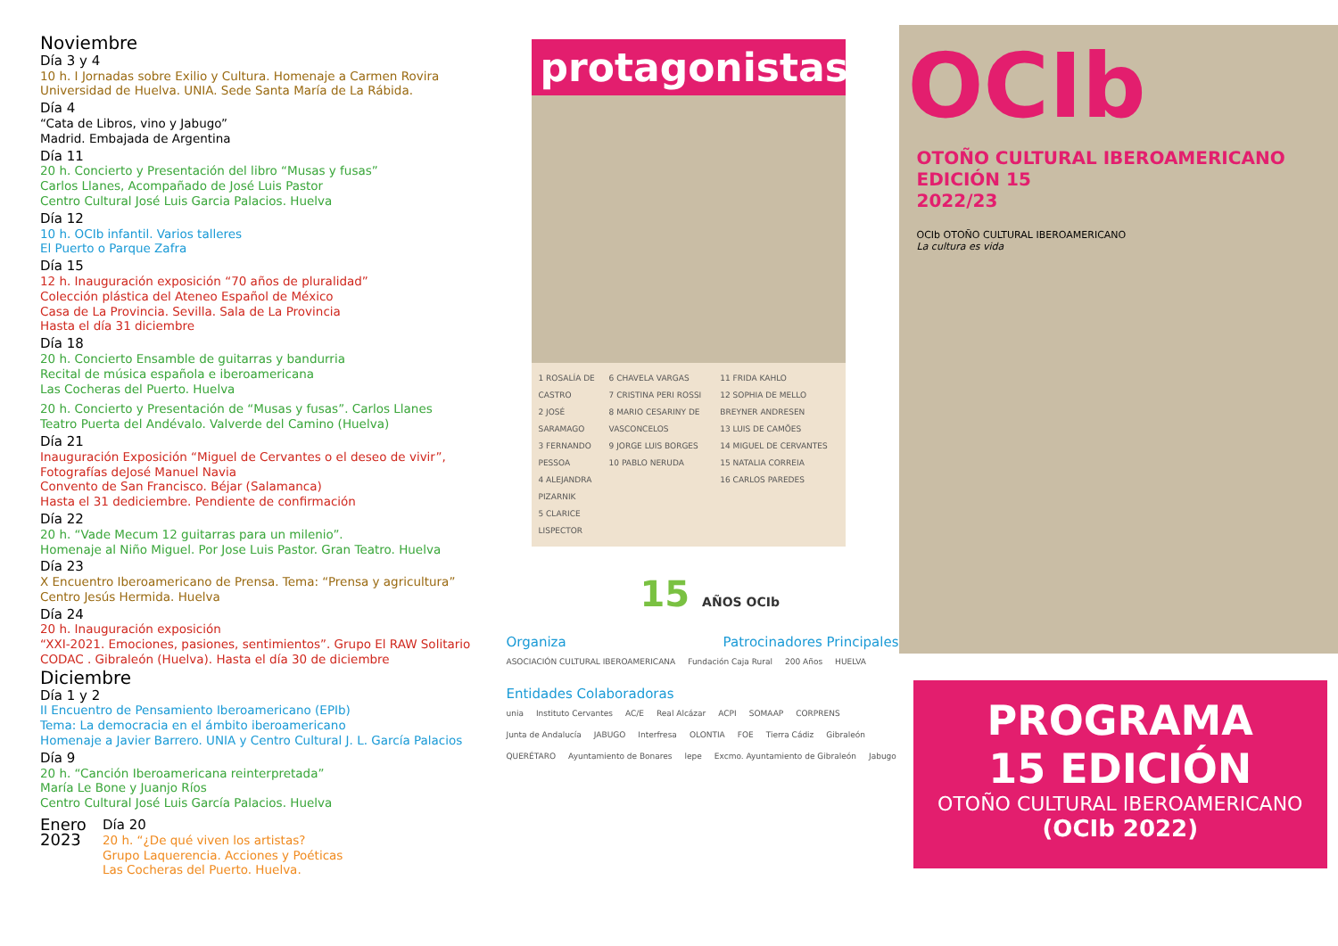Noviembre
Día 3 y 4
10 h. I Jornadas sobre Exilio y Cultura. Homenaje a Carmen Rovira
Universidad de Huelva. UNIA. Sede Santa María de La Rábida.
Día 4
“Cata de Libros, vino y Jabugo”
Madrid. Embajada de Argentina
Día 11
20 h. Concierto y Presentación del libro “Musas y fusas”
Carlos Llanes, Acompañado de José Luis Pastor
Centro Cultural José Luis Garcia Palacios. Huelva
Día 12
10 h. OCIb infantil. Varios talleres
El Puerto o Parque Zafra
Día 15
12 h. Inauguración exposición “70 años de pluralidad”
Colección plástica del Ateneo Español de México
Casa de La Provincia. Sevilla. Sala de La Provincia
Hasta el día 31 diciembre
Día 18
20 h. Concierto Ensamble de guitarras y bandurria
Recital de música española e iberoamericana
Las Cocheras del Puerto. Huelva
20 h. Concierto y Presentación de “Musas y fusas”. Carlos Llanes
Teatro Puerta del Andévalo. Valverde del Camino (Huelva)
Día 21
Inauguración Exposición “Miguel de Cervantes o el deseo de vivir”,
Fotografías deJosé Manuel Navia
Convento de San Francisco. Béjar (Salamanca)
Hasta el 31 dediciembre. Pendiente de confirmación
Día 22
20 h. “Vade Mecum 12 guitarras para un milenio”.
Homenaje al Niño Miguel. Por Jose Luis Pastor. Gran Teatro. Huelva
Día 23
X Encuentro Iberoamericano de Prensa. Tema: “Prensa y agricultura”
Centro Jesús Hermida. Huelva
Día 24
20 h. Inauguración exposición
“XXI-2021. Emociones, pasiones, sentimientos”. Grupo El RAW Solitario
CODAC . Gibraleón (Huelva). Hasta el día 30 de diciembre
Diciembre
Día 1 y 2
II Encuentro de Pensamiento Iberoamericano (EPIb)
Tema: La democracia en el ámbito iberoamericano
Homenaje a Javier Barrero. UNIA y Centro Cultural J. L. García Palacios
Día 9
20 h. “Canción Iberoamericana reinterpretada”
María Le Bone y Juanjo Ríos
Centro Cultural José Luis García Palacios. Huelva
Enero 2023
Día 20
20 h. “¿De qué viven los artistas?
Grupo Laquerencia. Acciones y Poéticas
Las Cocheras del Puerto. Huelva.
protagonistas
1 ROSALÍA DE CASTRO
2 JOSÉ SARAMAGO
3 FERNANDO PESSOA
4 ALEJANDRA PIZARNIK
5 CLARICE LISPECTOR
6 CHAVELA VARGAS
7 CRISTINA PERI ROSSI
8 MARIO CESARINY DE VASCONCELOS
9 JORGE LUIS BORGES
10 PABLO NERUDA
11 FRIDA KAHLO
12 SOPHIA DE MELLO BREYNER ANDRESEN
13 LUIS DE CAMÕES
14 MIGUEL DE CERVANTES
15 NATALIA CORREIA
16 CARLOS PAREDES
15 AÑOS OCIb
Organiza Patrocinadores Principales
ASOCIACIÓN CULTURAL IBEROAMERICANA Fundación Caja Rural 200 Años HUELVA
Entidades Colaboradoras
unia Instituto Cervantes AC/E Real Alcázar ACPI SOMAAP CORPRENS Junta de Andalucía JABUGO Interfresa OLONTIA FOE Tierra Cádiz Gibraleón QUERÉTARO Ayuntamiento de Bonares lepe Excmo. Ayuntamiento de Gibraleón Jabugo
OCIb
OTOÑO CULTURAL IBEROAMERICANO
EDICIÓN 15
2022/23
OCIb OTOÑO CULTURAL IBEROAMERICANO
La cultura es vida
PROGRAMA
15 EDICIÓN
OTOÑO CULTURAL IBEROAMERICANO
(OCIb 2022)